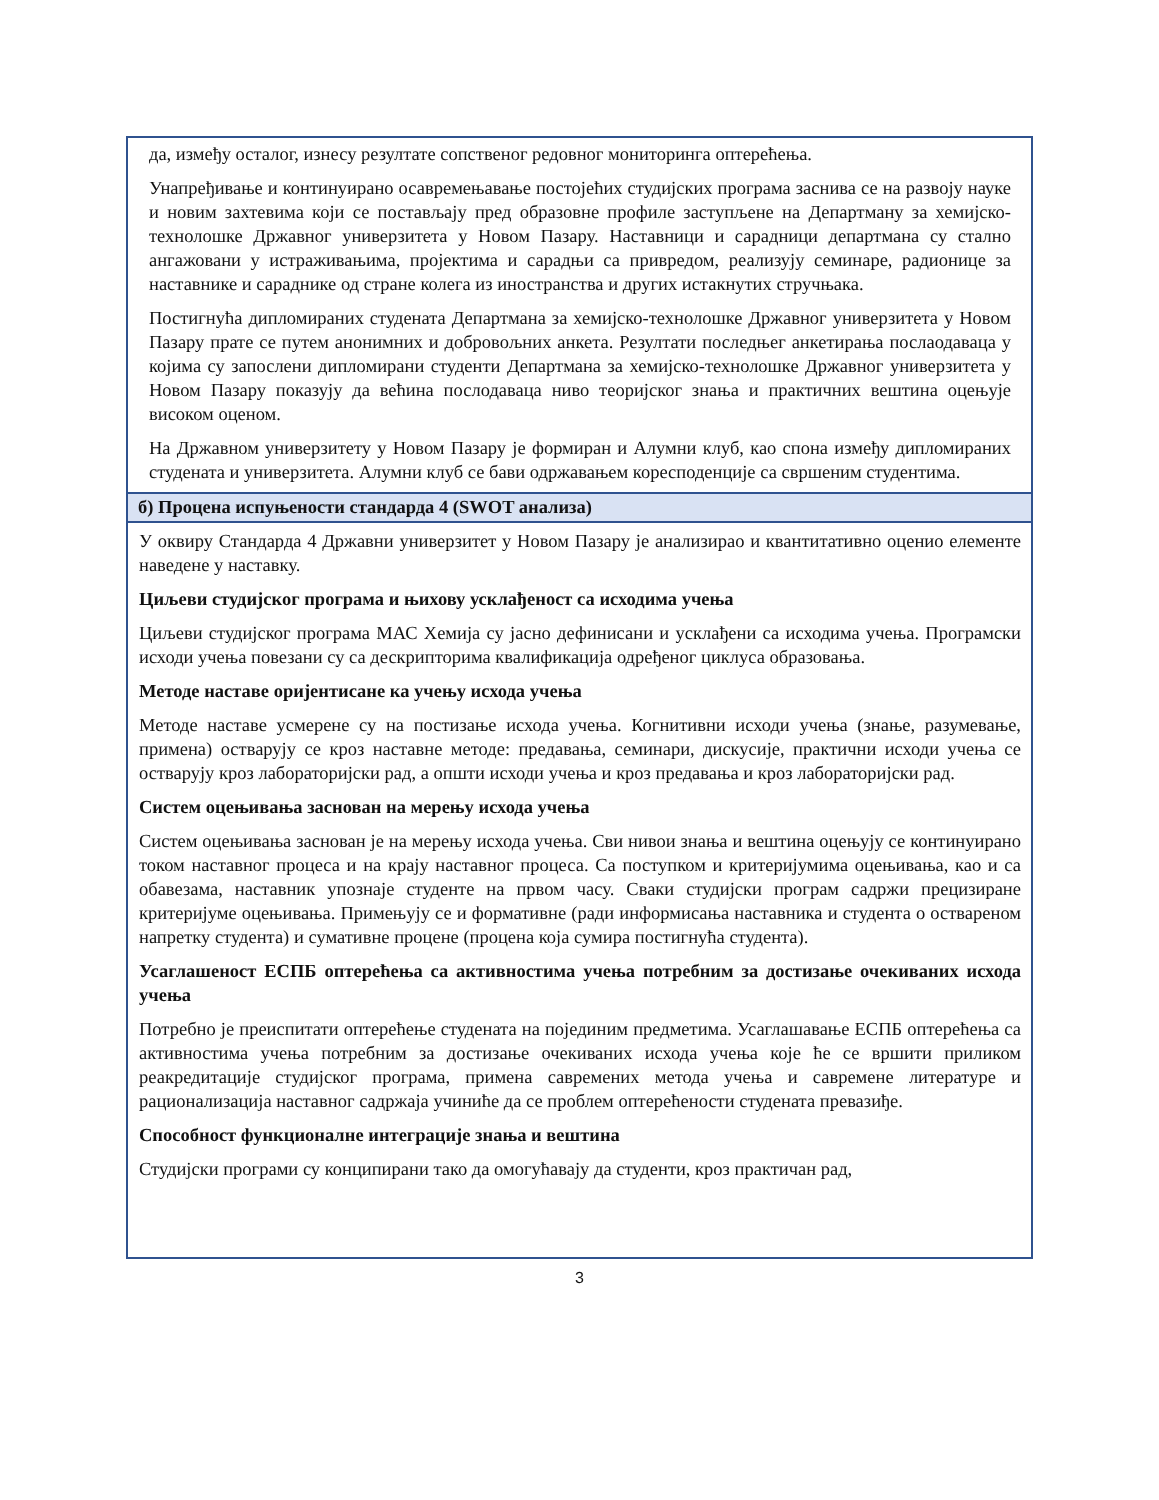| да, између осталог, изнесу резултате сопственог редовног мониторинга оптерећења. Унапређивање и континуирано осавремењавање постојећих студијских програма заснива се на развоју науке и новим захтевима који се постављају пред образовне профиле заступљене на Департману за хемијско-технолошке Државног универзитета у Новом Пазару. Наставници и сарадници департмана су стално ангажовани у истраживањима, пројектима и сарадњи са привредом, реализују семинаре, радионице за наставнике и сараднике од стране колега из иностранства и других истакнутих стручњака. Постигнућа дипломираних студената Департмана за хемијско-технолошке Државног универзитета у Новом Пазару прате се путем анонимних и добровољних анкета. Резултати последњег анкетирања послаодаваца у којима су запослени дипломирани студенти Департмана за хемијско-технолошке Државног универзитета у Новом Пазару показују да већина послодаваца ниво теоријског знања и практичних вештина оцењује високом оценом. На Државном универзитету у Новом Пазару је формиран и Алумни клуб, као спона између дипломираних студената и универзитета. Алумни клуб се бави одржавањем коресподенције са свршеним студентима. |
| б) Процена испуњености стандарда 4 (SWOT анализа) |
| У оквиру Стандарда 4 Државни универзитет у Новом Пазару је анализирао и квантитативно оценио елементе наведене у наставку. Циљеви студијског програма и њихову усклађеност са исходима учења Циљеви студијског програма МАС Хемија су јасно дефинисани и усклађени са исходима учења. Програмски исходи учења повезани су са дескрипторима квалификација одређеног циклуса образовања. Методе наставе оријентисане ка учењу исхода учења Методе наставе усмерене су на постизање исхода учења. Когнитивни исходи учења (знање, разумевање, примена) остварују се кроз наставне методе: предавања, семинари, дискусије, практични исходи учења се остварују кроз лабораторијски рад, а општи исходи учења и кроз предавања и кроз лабораторијски рад. Систем оцењивања заснован на мерењу исхода учења Систем оцењивања заснован је на мерењу исхода учења. Сви нивои знања и вештина оцењују се континуирано током наставног процеса и на крају наставног процеса. Са поступком и критеријумима оцењивања, као и са обавезама, наставник упознаје студенте на првом часу. Сваки студијски програм садржи прецизиране критеријуме оцењивања. Примењују се и формативне (ради информисања наставника и студента о оствареном напретку студента) и сумативне процене (процена која сумира постигнућа студента). Усаглашеност ЕСПБ оптерећења са активностима учења потребним за достизање очекиваних исхода учења Потребно је преиспитати оптерећење студената на појединим предметима. Усаглашавање ЕСПБ оптерећења са активностима учења потребним за достизање очекиваних исхода учења које ће се вршити приликом реакредитације студијског програма, примена савремених метода учења и савремене литературе и рационализација наставног садржаја учиниће да се проблем оптерећености студената превазиђе. Способност функционалне интеграције знања и вештина Студијски програми су конципирани тако да омогућавају да студенти, кроз практичан рад, |
3